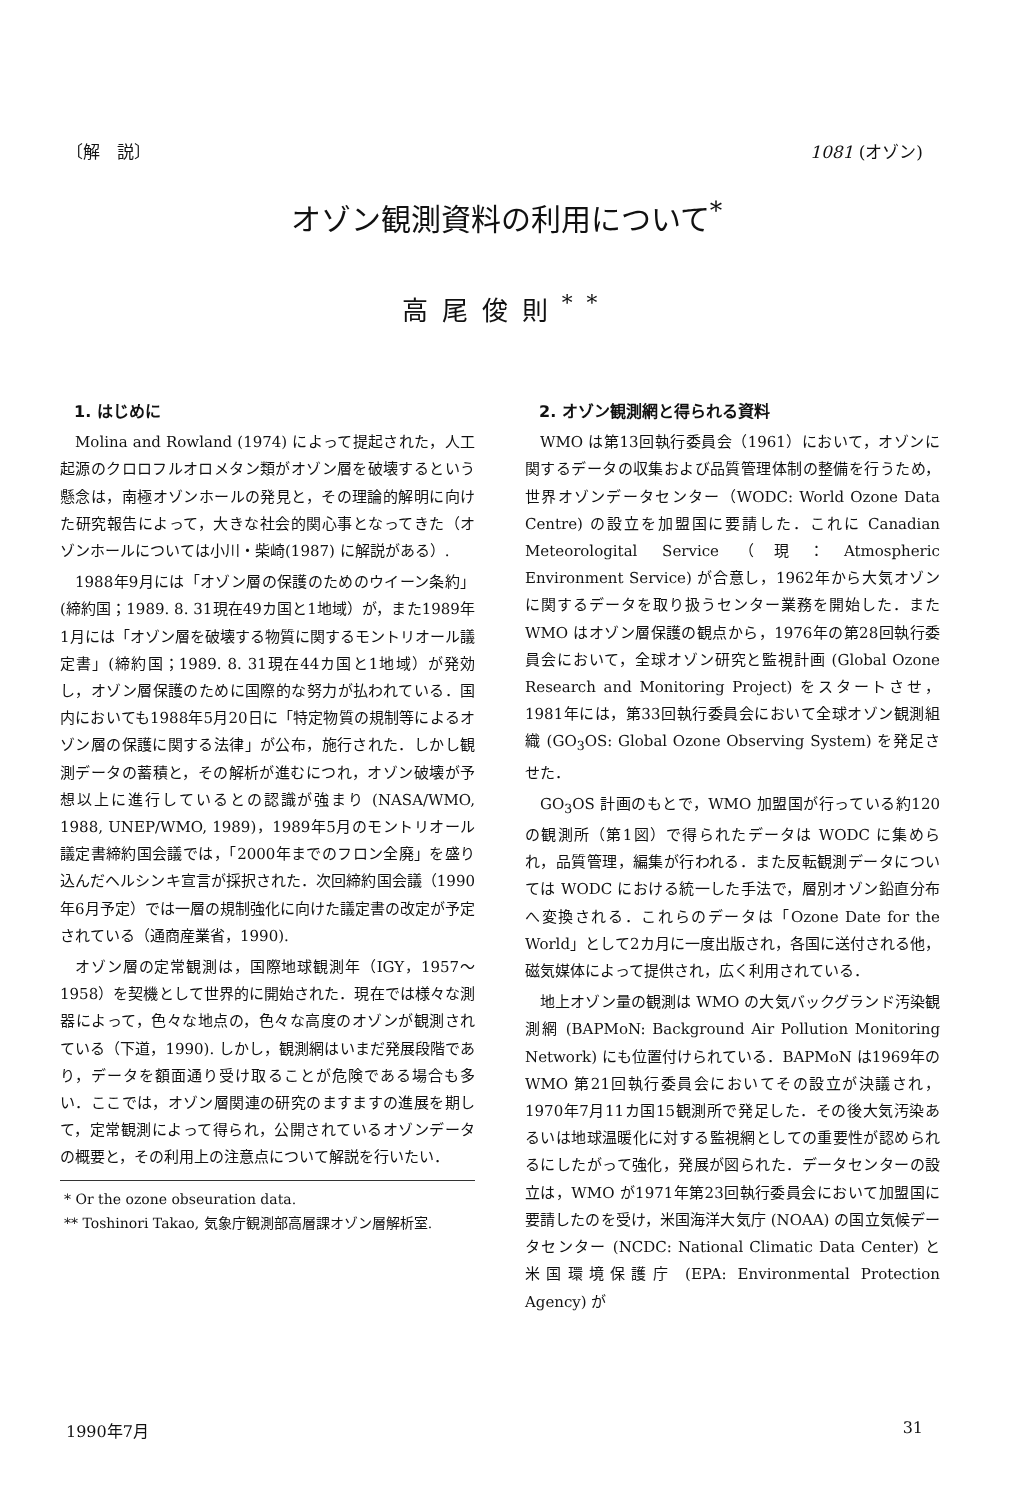〔解　説〕 1081 (オゾン)
オゾン観測資料の利用について<sup>*</sup>
高尾俊則<sup>**</sup>
1. はじめに
Molina and Rowland (1974) によって提起された，人工起源のクロロフルオロメタン類がオゾン層を破壊するという懸念は，南極オゾンホールの発見と，その理論的解明に向けた研究報告によって，大きな社会的関心事となってきた（オゾンホールについては小川・柴崎(1987) に解説がある）.
1988年9月には「オゾン層の保護のためのウイーン条約」(締約国；1989. 8. 31現在49カ国と1地域）が，また1989年1月には「オゾン層を破壊する物質に関するモントリオール議定書」(締約国；1989. 8. 31現在44カ国と1地域）が発効し，オゾン層保護のために国際的な努力が払われている．国内においても1988年5月20日に「特定物質の規制等によるオゾン層の保護に関する法律」が公布，施行された．しかし観測データの蓄積と，その解析が進むにつれ，オゾン破壊が予想以上に進行しているとの認識が強まり (NASA/WMO, 1988, UNEP/WMO, 1989)，1989年5月のモントリオール議定書締約国会議では，「2000年までのフロン全廃」を盛り込んだヘルシンキ宣言が採択された．次回締約国会議（1990年6月予定）では一層の規制強化に向けた議定書の改定が予定されている（通商産業省，1990).
オゾン層の定常観測は，国際地球観測年（IGY，1957〜1958）を契機として世界的に開始された．現在では様々な測器によって，色々な地点の，色々な高度のオゾンが観測されている（下道，1990). しかし，観測網はいまだ発展段階であり，データを額面通り受け取ることが危険である場合も多い．ここでは，オゾン層関連の研究のますますの進展を期して，定常観測によって得られ，公開されているオゾンデータの概要と，その利用上の注意点について解説を行いたい．
* Or the ozone obseuration data.
** Toshinori Takao, 気象庁観測部高層課オゾン層解析室.
2. オゾン観測網と得られる資料
WMO は第13回執行委員会（1961）において，オゾンに関するデータの収集および品質管理体制の整備を行うため，世界オゾンデータセンター（WODC: World Ozone Data Centre) の設立を加盟国に要請した．これに Canadian Meteorologital Service（現：Atmospheric Environment Service) が合意し，1962年から大気オゾンに関するデータを取り扱うセンター業務を開始した．また WMO はオゾン層保護の観点から，1976年の第28回執行委員会において，全球オゾン研究と監視計画 (Global Ozone Research and Monitoring Project) をスタートさせ，1981年には，第33回執行委員会において全球オゾン観測組織 (GO<sub>3</sub>OS: Global Ozone Observing System) を発足させた．
GO<sub>3</sub>OS 計画のもとで，WMO 加盟国が行っている約120の観測所（第1図）で得られたデータは WODC に集められ，品質管理，編集が行われる．また反転観測データについては WODC における統一した手法で，層別オゾン鉛直分布へ変換される．これらのデータは「Ozone Date for the World」として2カ月に一度出版され，各国に送付される他，磁気媒体によって提供され，広く利用されている．
地上オゾン量の観測は WMO の大気バックグランド汚染観測網 (BAPMoN: Background Air Pollution Monitoring Network) にも位置付けられている．BAPMoN は1969年の WMO 第21回執行委員会においてその設立が決議され，1970年7月11カ国15観測所で発足した．その後大気汚染あるいは地球温暖化に対する監視網としての重要性が認められるにしたがって強化，発展が図られた．データセンターの設立は，WMO が1971年第23回執行委員会において加盟国に要請したのを受け，米国海洋大気庁 (NOAA) の国立気候データセンター (NCDC: National Climatic Data Center) と米国環境保護庁 (EPA: Environmental Protection Agency) が
1990年7月 31